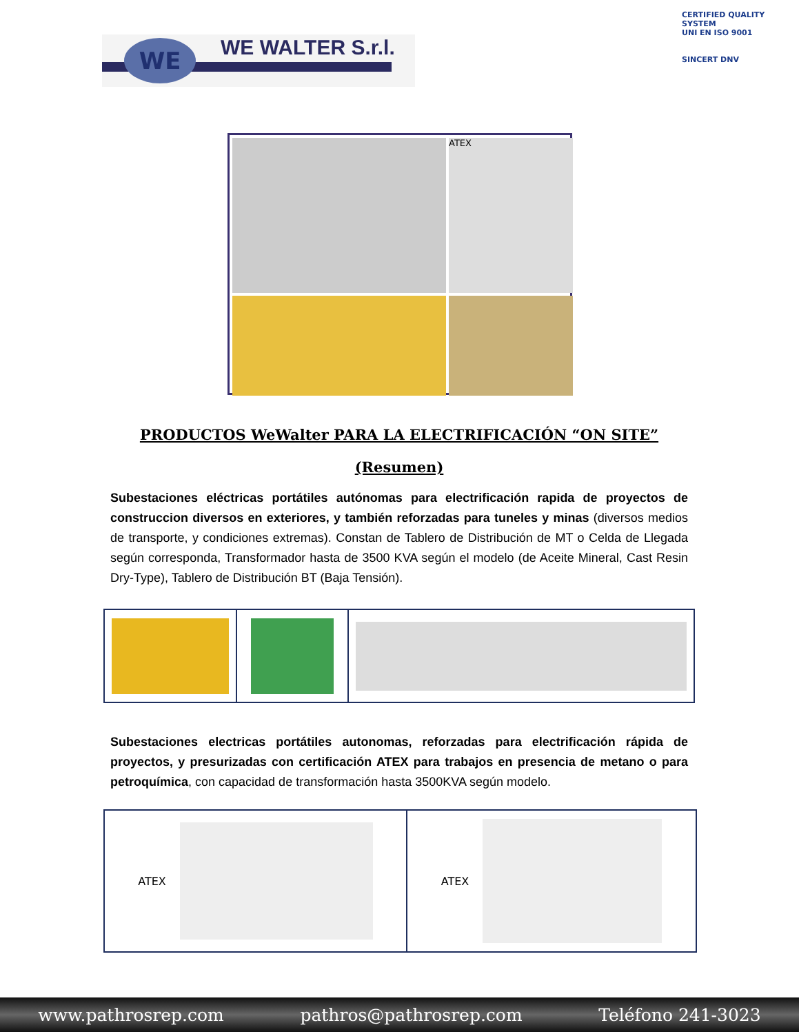WE WE WALTER S.r.l.
CERTIFIED QUALITY SYSTEM
UNI EN ISO 9001
SINCERT DNV
ATEX
PRODUCTOS WeWalter PARA LA ELECTRIFICACIÓN “ON SITE”
(Resumen)
Subestaciones eléctricas portátiles autónomas para electrificación rapida de proyectos de construccion diversos en exteriores, y también reforzadas para tuneles y minas (diversos medios de transporte, y condiciones extremas). Constan de Tablero de Distribución de MT o Celda de Llegada según corresponda, Transformador hasta de 3500 KVA según el modelo (de Aceite Mineral, Cast Resin Dry-Type), Tablero de Distribución BT (Baja Tensión).
Subestaciones electricas portátiles autonomas, reforzadas para electrificación rápida de proyectos, y presurizadas con certificación ATEX para trabajos en presencia de metano o para petroquímica, con capacidad de transformación hasta 3500KVA según modelo.
ATEX ATEX
www.pathrosrep.com pathros@pathrosrep.com Teléfono 241-3023